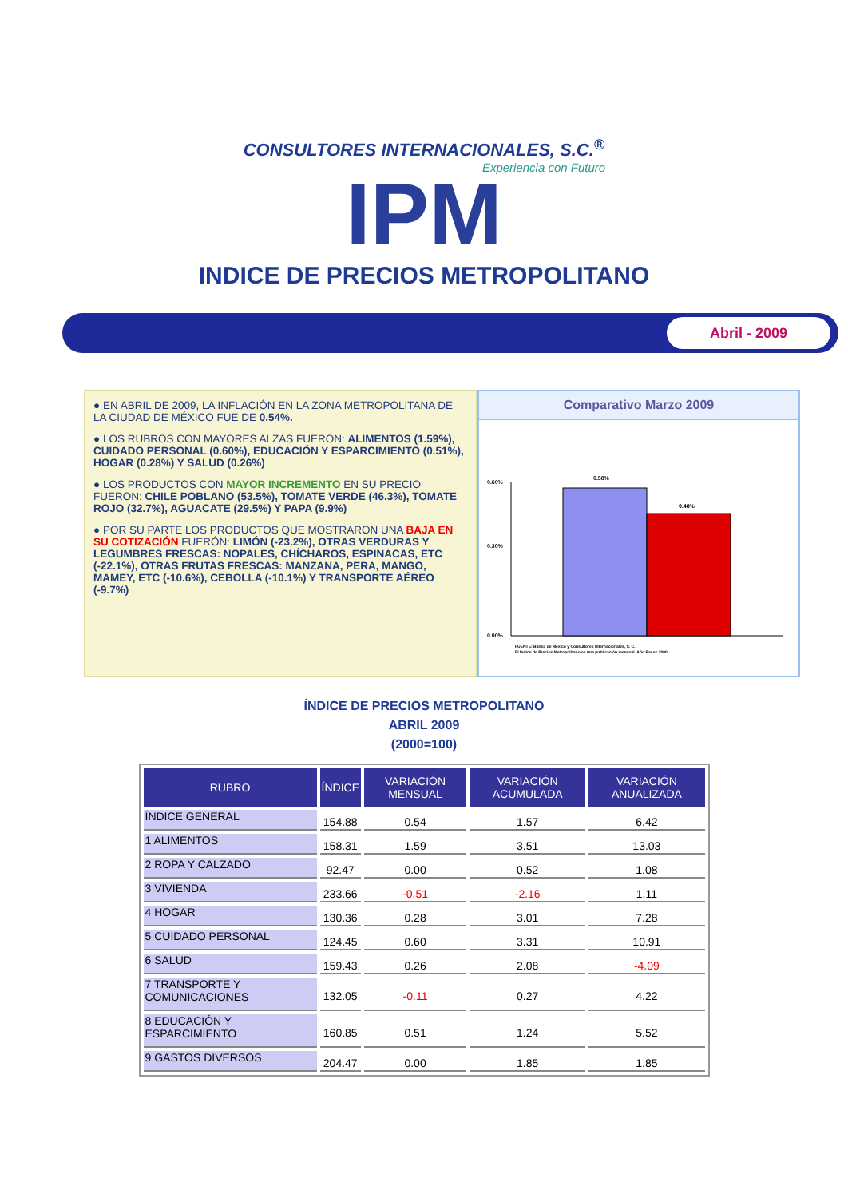CONSULTORES INTERNACIONALES, S.C.<sup>®</sup>
Experiencia con Futuro
IPM
INDICE DE PRECIOS METROPOLITANO
Abril - 2009
● EN ABRIL DE 2009, LA INFLACIÓN EN LA ZONA METROPOLITANA DE LA CIUDAD DE MÉXICO FUE DE 0.54%.
● LOS RUBROS CON MAYORES ALZAS FUERON: ALIMENTOS (1.59%), CUIDADO PERSONAL (0.60%), EDUCACIÓN Y ESPARCIMIENTO (0.51%), HOGAR (0.28%) Y SALUD (0.26%)
● LOS PRODUCTOS CON MAYOR INCREMENTO EN SU PRECIO FUERON: CHILE POBLANO (53.5%), TOMATE VERDE (46.3%), TOMATE ROJO (32.7%), AGUACATE (29.5%) Y PAPA (9.9%)
● POR SU PARTE LOS PRODUCTOS QUE MOSTRARON UNA BAJA EN SU COTIZACIÓN FUERÓN: LIMÓN (-23.2%), OTRAS VERDURAS Y LEGUMBRES FRESCAS: NOPALES, CHÍCHAROS, ESPINACAS, ETC (-22.1%), OTRAS FRUTAS FRESCAS: MANZANA, PERA, MANGO, MAMEY, ETC (-10.6%), CEBOLLA (-10.1%) Y TRANSPORTE AÉREO (-9.7%)
Comparativo Marzo 2009
0.60%
0.30%
0.00%
0.58%
0.48%
FUENTE: Banco de México y Consultores Internacionales, S. C.
El Indice de Precios Metropolitano es una publicación mensual. Año Base= 2000.
ÍNDICE DE PRECIOS METROPOLITANO
ABRIL 2009
(2000=100)
| RUBRO | ÍNDICE | VARIACIÓN MENSUAL | VARIACIÓN ACUMULADA | VARIACIÓN ANUALIZADA |
| --- | --- | --- | --- | --- |
| ÍNDICE GENERAL | 154.88 | 0.54 | 1.57 | 6.42 |
| 1 ALIMENTOS | 158.31 | 1.59 | 3.51 | 13.03 |
| 2 ROPA Y CALZADO | 92.47 | 0.00 | 0.52 | 1.08 |
| 3 VIVIENDA | 233.66 | -0.51 | -2.16 | 1.11 |
| 4 HOGAR | 130.36 | 0.28 | 3.01 | 7.28 |
| 5 CUIDADO PERSONAL | 124.45 | 0.60 | 3.31 | 10.91 |
| 6 SALUD | 159.43 | 0.26 | 2.08 | -4.09 |
| 7 TRANSPORTE Y COMUNICACIONES | 132.05 | -0.11 | 0.27 | 4.22 |
| 8 EDUCACIÓN Y ESPARCIMIENTO | 160.85 | 0.51 | 1.24 | 5.52 |
| 9 GASTOS DIVERSOS | 204.47 | 0.00 | 1.85 | 1.85 |